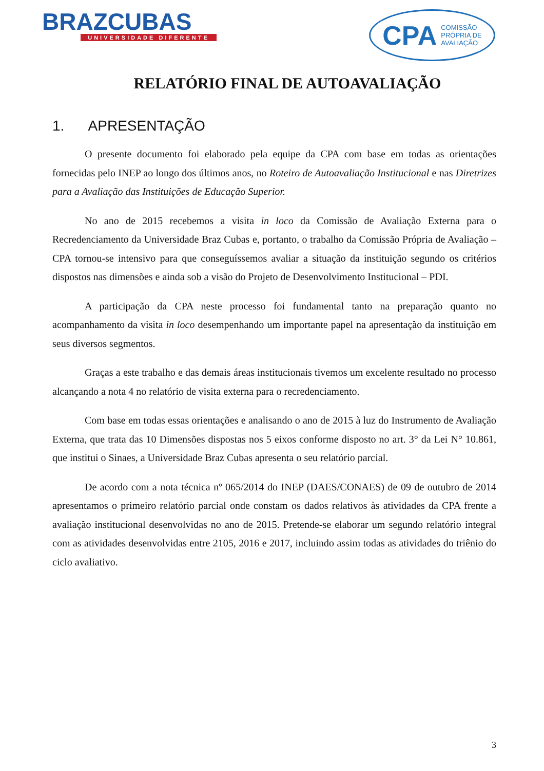BRAZCUBAS
UNIVERSIDADE DIFERENTE
CPA COMISSÃO
PRÓPRIA DE
AVALIAÇÃO
RELATÓRIO FINAL DE AUTOAVALIAÇÃO
1. APRESENTAÇÃO
O presente documento foi elaborado pela equipe da CPA com base em todas as orientações fornecidas pelo INEP ao longo dos últimos anos, no Roteiro de Autoavaliação Institucional e nas Diretrizes para a Avaliação das Instituições de Educação Superior.
No ano de 2015 recebemos a visita in loco da Comissão de Avaliação Externa para o Recredenciamento da Universidade Braz Cubas e, portanto, o trabalho da Comissão Própria de Avaliação – CPA tornou-se intensivo para que conseguíssemos avaliar a situação da instituição segundo os critérios dispostos nas dimensões e ainda sob a visão do Projeto de Desenvolvimento Institucional – PDI.
A participação da CPA neste processo foi fundamental tanto na preparação quanto no acompanhamento da visita in loco desempenhando um importante papel na apresentação da instituição em seus diversos segmentos.
Graças a este trabalho e das demais áreas institucionais tivemos um excelente resultado no processo alcançando a nota 4 no relatório de visita externa para o recredenciamento.
Com base em todas essas orientações e analisando o ano de 2015 à luz do Instrumento de Avaliação Externa, que trata das 10 Dimensões dispostas nos 5 eixos conforme disposto no art. 3° da Lei N° 10.861, que institui o Sinaes, a Universidade Braz Cubas apresenta o seu relatório parcial.
De acordo com a nota técnica nº 065/2014 do INEP (DAES/CONAES) de 09 de outubro de 2014 apresentamos o primeiro relatório parcial onde constam os dados relativos às atividades da CPA frente a avaliação institucional desenvolvidas no ano de 2015. Pretende-se elaborar um segundo relatório integral com as atividades desenvolvidas entre 2105, 2016 e 2017, incluindo assim todas as atividades do triênio do ciclo avaliativo.
3